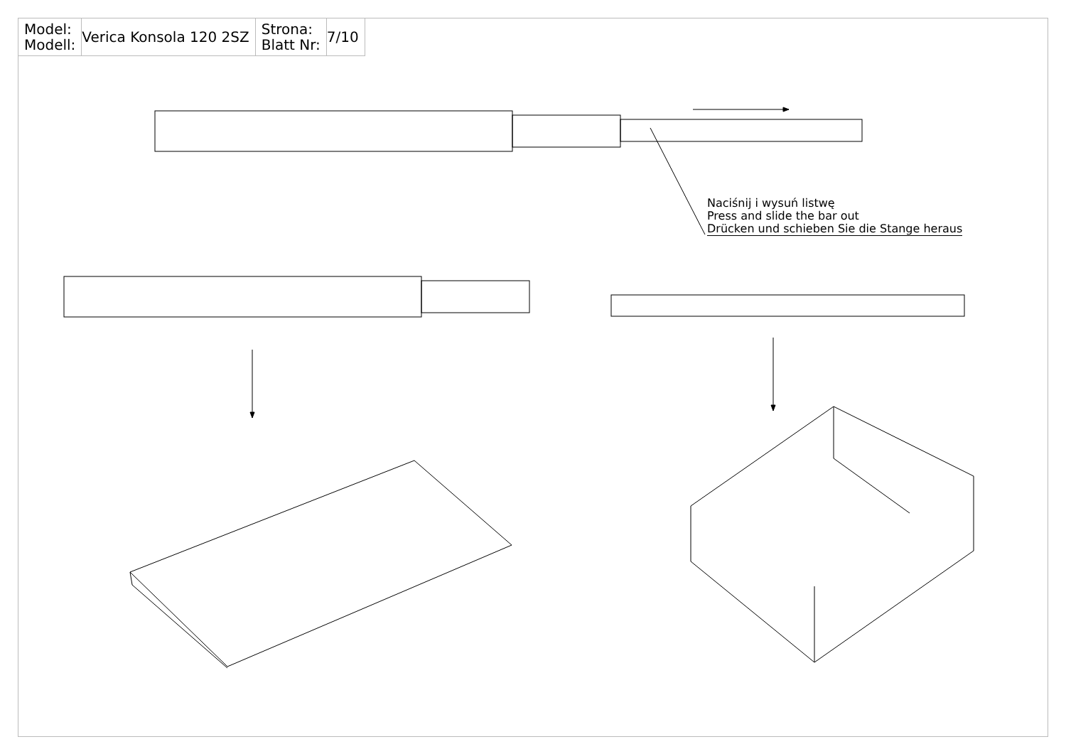| Model: Modell: | Verica Konsola 120 2SZ | Strona: Blatt Nr: | 7/10 |
Naciśnij i wysuń listwę
Press and slide the bar out
Drücken und schieben Sie die Stange heraus